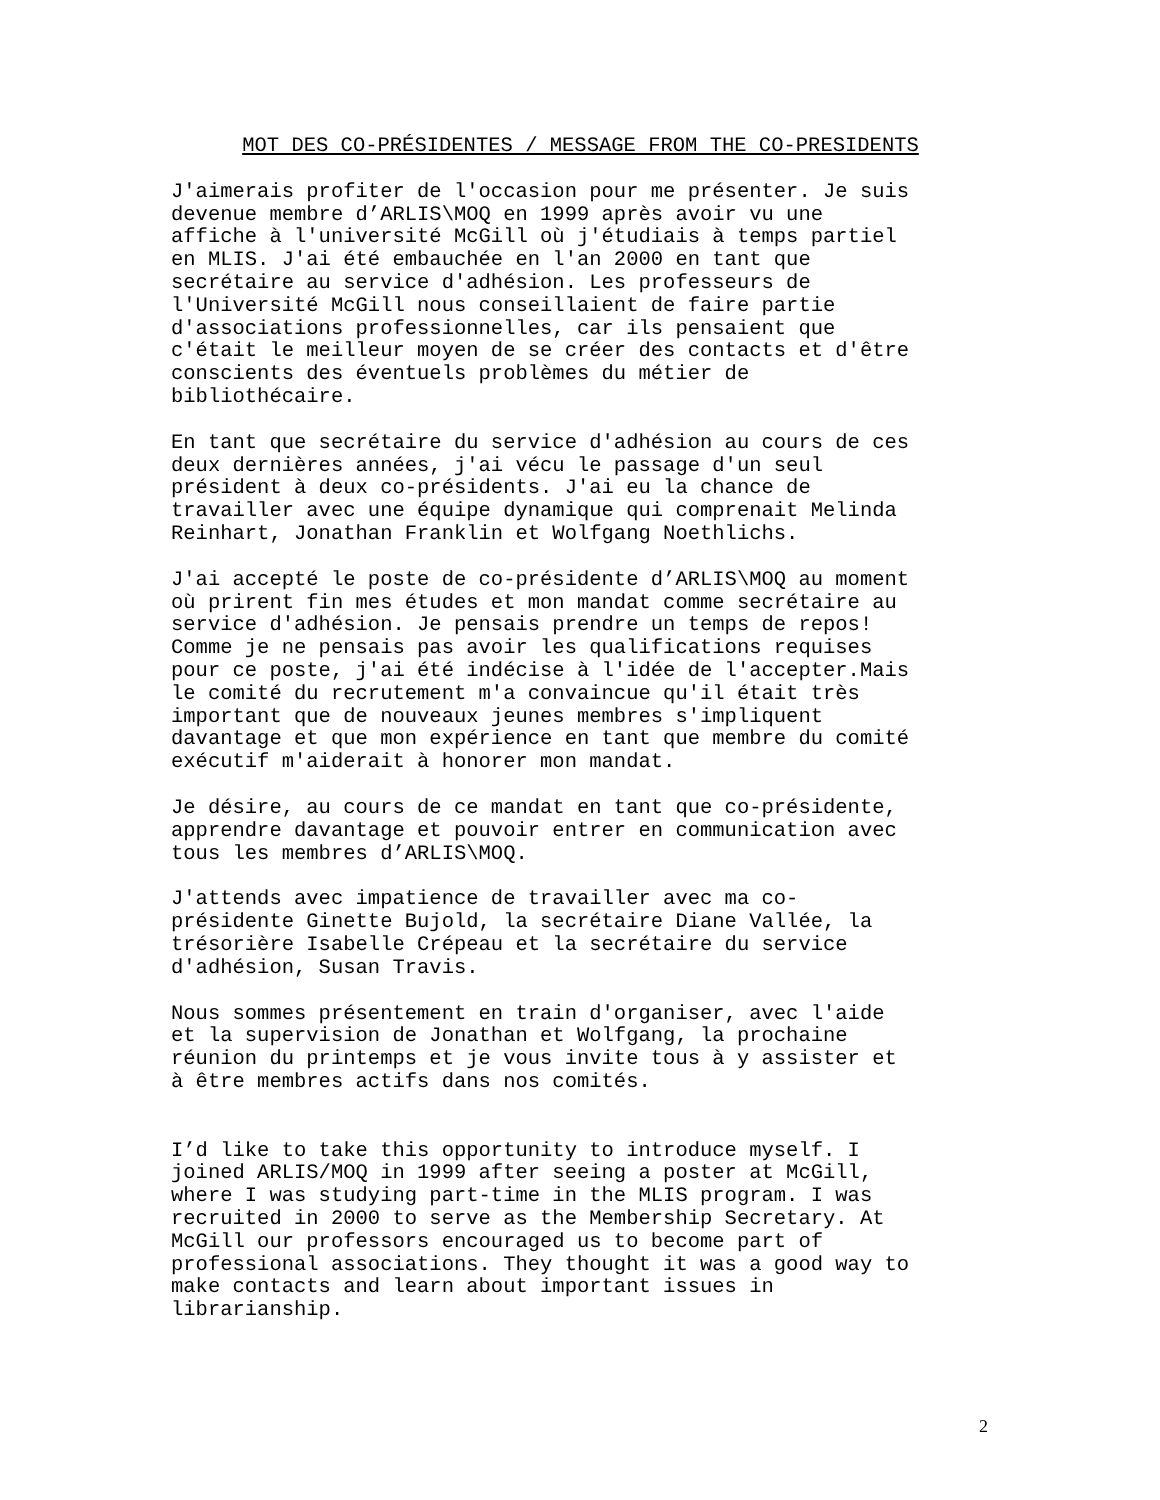MOT DES CO-PRÉSIDENTES / MESSAGE FROM THE CO-PRESIDENTS
J'aimerais profiter de l'occasion pour me présenter. Je suis devenue membre d’ARLIS\MOQ en 1999 après avoir vu une affiche à l'université McGill où j'étudiais à temps partiel en MLIS. J'ai été embauchée en l'an 2000 en tant que secrétaire au service d'adhésion. Les professeurs de l'Université McGill nous conseillaient de faire partie d'associations professionnelles, car ils pensaient que c'était le meilleur moyen de se créer des contacts et d'être conscients des éventuels problèmes du métier de bibliothécaire.
En tant que secrétaire du service d'adhésion au cours de ces deux dernières années, j'ai vécu le passage d'un seul président à deux co-présidents. J'ai eu la chance de travailler avec une équipe dynamique qui comprenait Melinda Reinhart, Jonathan Franklin et Wolfgang Noethlichs.
J'ai accepté le poste de co-présidente d’ARLIS\MOQ au moment où prirent fin mes études et mon mandat comme secrétaire au service d'adhésion. Je pensais prendre un temps de repos! Comme je ne pensais pas avoir les qualifications requises pour ce poste, j'ai été indécise à l'idée de l'accepter.Mais le comité du recrutement m'a convaincue qu'il était très important que de nouveaux jeunes membres s'impliquent davantage et que mon expérience en tant que membre du comité exécutif m'aiderait à honorer mon mandat.
Je désire, au cours de ce mandat en tant que co-présidente, apprendre davantage et pouvoir entrer en communication avec tous les membres d’ARLIS\MOQ.
J'attends avec impatience de travailler avec ma co- présidente Ginette Bujold, la secrétaire Diane Vallée, la trésorière Isabelle Crépeau et la secrétaire du service d'adhésion, Susan Travis.
Nous sommes présentement en train d'organiser, avec l'aide et la supervision de Jonathan et Wolfgang, la prochaine réunion du printemps et je vous invite tous à y assister et à être membres actifs dans nos comités.
I’d like to take this opportunity to introduce myself. I joined ARLIS/MOQ in 1999 after seeing a poster at McGill, where I was studying part-time in the MLIS program. I was recruited in 2000 to serve as the Membership Secretary. At McGill our professors encouraged us to become part of professional associations. They thought it was a good way to make contacts and learn about important issues in librarianship.
2